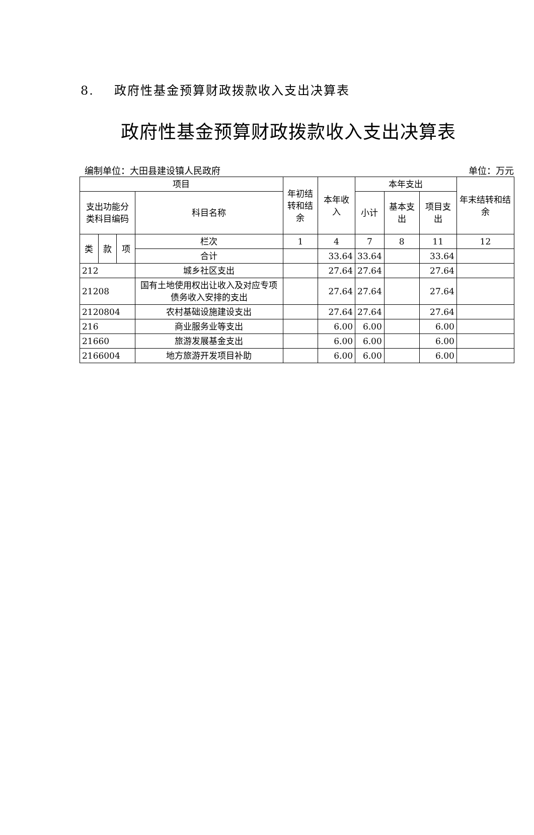8. 政府性基金预算财政拨款收入支出决算表
政府性基金预算财政拨款收入支出决算表
编制单位：大田县建设镇人民政府 单位：万元
| 项目 | | | | 年初结转和结余 | 本年收入 | 本年支出 | | | 年末结转和结余 |
| --- | --- | --- | --- | --- | --- | --- | --- | --- | --- |
| 支出功能分类科目编码 | | | 科目名称 | | | 小计 | 基本支出 | 项目支出 | |
| 类 | 款 | 项 | 栏次 | 1 | 4 | 7 | 8 | 11 | 12 |
| | | | 合计 | | 33.64 | 33.64 | | 33.64 | |
| 212 | | | 城乡社区支出 | | 27.64 | 27.64 | | 27.64 | |
| 21208 | | | 国有土地使用权出让收入及对应专项债务收入安排的支出 | | 27.64 | 27.64 | | 27.64 | |
| 2120804 | | | 农村基础设施建设支出 | | 27.64 | 27.64 | | 27.64 | |
| 216 | | | 商业服务业等支出 | | 6.00 | 6.00 | | 6.00 | |
| 21660 | | | 旅游发展基金支出 | | 6.00 | 6.00 | | 6.00 | |
| 2166004 | | | 地方旅游开发项目补助 | | 6.00 | 6.00 | | 6.00 | |